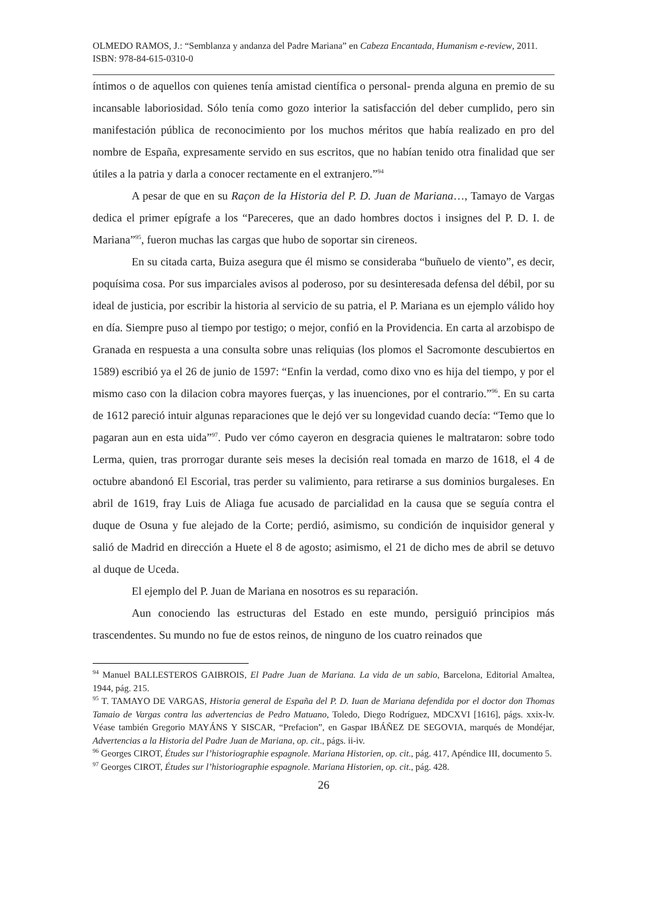OLMEDO RAMOS, J.: “Semblanza y andanza del Padre Mariana” en Cabeza Encantada, Humanism e-review, 2011. ISBN: 978-84-615-0310-0
íntimos o de aquellos con quienes tenía amistad científica o personal- prenda alguna en premio de su incansable laboriosidad. Sólo tenía como gozo interior la satisfacción del deber cumplido, pero sin manifestación pública de reconocimiento por los muchos méritos que había realizado en pro del nombre de España, expresamente servido en sus escritos, que no habían tenido otra finalidad que ser útiles a la patria y darla a conocer rectamente en el extranjero.”<sup>94</sup>
A pesar de que en su Raçon de la Historia del P. D. Juan de Mariana…, Tamayo de Vargas dedica el primer epígrafe a los “Pareceres, que an dado hombres doctos i insignes del P. D. I. de Mariana”<sup>95</sup>, fueron muchas las cargas que hubo de soportar sin cireneos.
En su citada carta, Buiza asegura que él mismo se consideraba “buñuelo de viento”, es decir, poquísima cosa. Por sus imparciales avisos al poderoso, por su desinteresada defensa del débil, por su ideal de justicia, por escribir la historia al servicio de su patria, el P. Mariana es un ejemplo válido hoy en día. Siempre puso al tiempo por testigo; o mejor, confió en la Providencia. En carta al arzobispo de Granada en respuesta a una consulta sobre unas reliquias (los plomos el Sacromonte descubiertos en 1589) escribió ya el 26 de junio de 1597: “Enfin la verdad, como dixo vno es hija del tiempo, y por el mismo caso con la dilacion cobra mayores fuerças, y las inuenciones, por el contrario.”<sup>96</sup>. En su carta de 1612 pareció intuir algunas reparaciones que le dejó ver su longevidad cuando decía: “Temo que lo pagaran aun en esta uida”<sup>97</sup>. Pudo ver cómo cayeron en desgracia quienes le maltrataron: sobre todo Lerma, quien, tras prorrogar durante seis meses la decisión real tomada en marzo de 1618, el 4 de octubre abandonó El Escorial, tras perder su valimiento, para retirarse a sus dominios burgaleses. En abril de 1619, fray Luis de Aliaga fue acusado de parcialidad en la causa que se seguía contra el duque de Osuna y fue alejado de la Corte; perdió, asimismo, su condición de inquisidor general y salió de Madrid en dirección a Huete el 8 de agosto; asimismo, el 21 de dicho mes de abril se detuvo al duque de Uceda.
El ejemplo del P. Juan de Mariana en nosotros es su reparación.
Aun conociendo las estructuras del Estado en este mundo, persiguió principios más trascendentes. Su mundo no fue de estos reinos, de ninguno de los cuatro reinados que
<sup>94</sup> Manuel BALLESTEROS GAIBROIS, El Padre Juan de Mariana. La vida de un sabio, Barcelona, Editorial Amaltea, 1944, pág. 215.
<sup>95</sup> T. TAMAYO DE VARGAS, Historia general de España del P. D. Iuan de Mariana defendida por el doctor don Thomas Tamaio de Vargas contra las advertencias de Pedro Matuano, Toledo, Diego Rodríguez, MDCXVI [1616], págs. xxix-lv. Véase también Gregorio MAYÁNS Y SISCAR, “Prefacion”, en Gaspar IBÁÑEZ DE SEGOVIA, marqués de Mondéjar, Advertencias a la Historia del Padre Juan de Mariana, op. cit., págs. ii-iv.
<sup>96</sup> Georges CIROT, Études sur l’historiographie espagnole. Mariana Historien, op. cit., pág. 417, Apéndice III, documento 5.
<sup>97</sup> Georges CIROT, Études sur l’historiographie espagnole. Mariana Historien, op. cit., pág. 428.
26